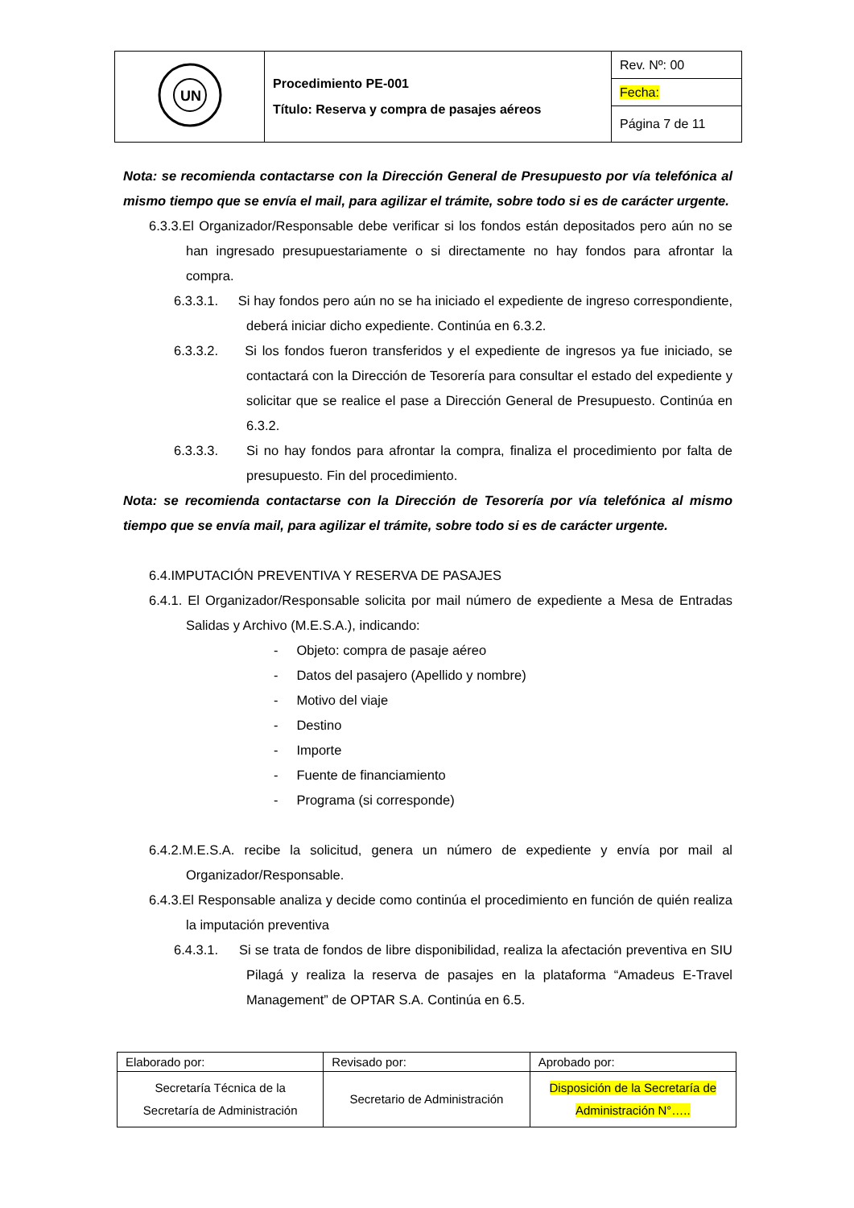| UN | Procedimiento PE-001 Título: Reserva y compra de pasajes aéreos | Rev. Nº: 00 |
| | | Fecha: |
| | | Página 7 de 11 |
Nota: se recomienda contactarse con la Dirección General de Presupuesto por vía telefónica al mismo tiempo que se envía el mail, para agilizar el trámite, sobre todo si es de carácter urgente.
6.3.3.El Organizador/Responsable debe verificar si los fondos están depositados pero aún no se han ingresado presupuestariamente o si directamente no hay fondos para afrontar la compra.
6.3.3.1. Si hay fondos pero aún no se ha iniciado el expediente de ingreso correspondiente, deberá iniciar dicho expediente. Continúa en 6.3.2.
6.3.3.2. Si los fondos fueron transferidos y el expediente de ingresos ya fue iniciado, se contactará con la Dirección de Tesorería para consultar el estado del expediente y solicitar que se realice el pase a Dirección General de Presupuesto. Continúa en 6.3.2.
6.3.3.3. Si no hay fondos para afrontar la compra, finaliza el procedimiento por falta de presupuesto. Fin del procedimiento.
Nota: se recomienda contactarse con la Dirección de Tesorería por vía telefónica al mismo tiempo que se envía mail, para agilizar el trámite, sobre todo si es de carácter urgente.
6.4.IMPUTACIÓN PREVENTIVA Y RESERVA DE PASAJES
6.4.1. El Organizador/Responsable solicita por mail número de expediente a Mesa de Entradas Salidas y Archivo (M.E.S.A.), indicando:
- Objeto: compra de pasaje aéreo
- Datos del pasajero (Apellido y nombre)
- Motivo del viaje
- Destino
- Importe
- Fuente de financiamiento
- Programa (si corresponde)
6.4.2.M.E.S.A. recibe la solicitud, genera un número de expediente y envía por mail al Organizador/Responsable.
6.4.3.El Responsable analiza y decide como continúa el procedimiento en función de quién realiza la imputación preventiva
6.4.3.1. Si se trata de fondos de libre disponibilidad, realiza la afectación preventiva en SIU Pilagá y realiza la reserva de pasajes en la plataforma “Amadeus E-Travel Management” de OPTAR S.A. Continúa en 6.5.
| Elaborado por: | Revisado por: | Aprobado por: |
| Secretaría Técnica de la Secretaría de Administración | Secretario de Administración | Disposición de la Secretaría de Administración N°….. |